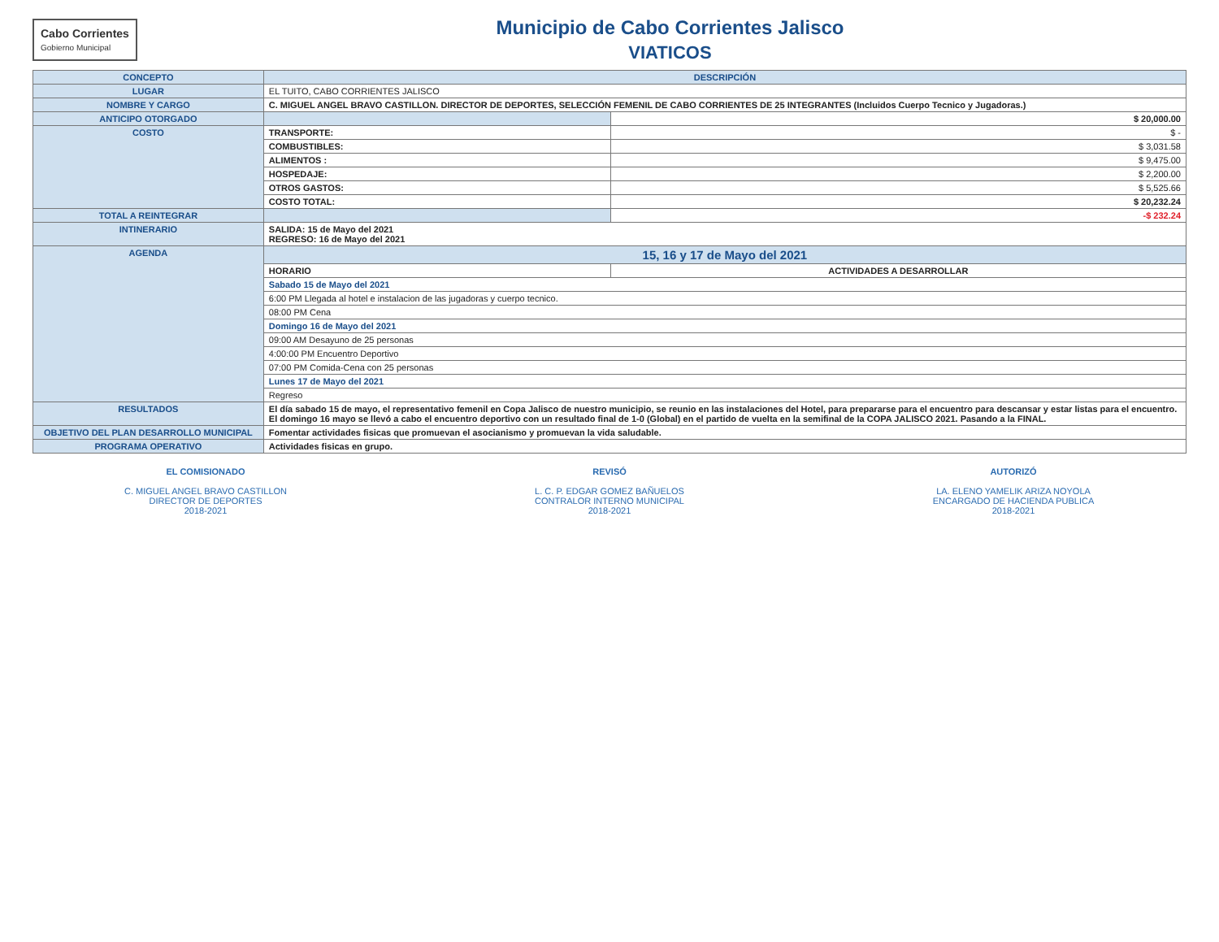Cabo Corrientes
Gobierno Municipal
Municipio de Cabo Corrientes Jalisco
VIATICOS
| CONCEPTO | DESCRIPCIÓN | | |
| --- | --- | --- | --- |
| LUGAR | EL TUITO, CABO CORRIENTES JALISCO | | |
| NOMBRE Y CARGO | C. MIGUEL ANGEL BRAVO CASTILLON. DIRECTOR DE DEPORTES, SELECCIÓN FEMENIL DE CABO CORRIENTES DE 25 INTEGRANTES (Incluidos Cuerpo Tecnico y Jugadoras.) | | |
| ANTICIPO OTORGADO | | | $ 20,000.00 |
| COSTO | TRANSPORTE: | | $ - |
| | COMBUSTIBLES: | | $ 3,031.58 |
| | ALIMENTOS : | | $ 9,475.00 |
| | HOSPEDAJE: | | $ 2,200.00 |
| | OTROS GASTOS: | | $ 5,525.66 |
| | COSTO TOTAL: | | $ 20,232.24 |
| TOTAL A REINTEGRAR | | | -$ 232.24 |
| INTINERARIO | SALIDA: 15 de Mayo del 2021 REGRESO: 16 de Mayo del 2021 | | |
| AGENDA | 15, 16 y 17 de Mayo del 2021 | | |
| | HORARIO | ACTIVIDADES A DESARROLLAR | |
| | Sabado 15 de Mayo del 2021 | | |
| | 6:00 PM Llegada al hotel e instalacion de las jugadoras y cuerpo tecnico. | | |
| | 08:00 PM Cena | | |
| | Domingo 16 de Mayo del 2021 | | |
| | 09:00 AM Desayuno de 25 personas | | |
| | 4:00:00 PM Encuentro Deportivo | | |
| | 07:00 PM Comida-Cena con 25 personas | | |
| | Lunes 17 de Mayo del 2021 | | |
| | Regreso | | |
| RESULTADOS | El día sabado 15 de mayo, el representativo femenil en Copa Jalisco de nuestro municipio, se reunio en las instalaciones del Hotel, para prepararse para el encuentro para descansar y estar listas para el encuentro. El domingo 16 mayo se llevó a cabo el encuentro deportivo con un resultado final de 1-0 (Global) en el partido de vuelta en la semifinal de la COPA JALISCO 2021. Pasando a la FINAL. | | |
| OBJETIVO DEL PLAN DESARROLLO MUNICIPAL | Fomentar actividades fisicas que promuevan el asocianismo y promuevan la vida saludable. | | |
| PROGRAMA OPERATIVO | Actividades fisicas en grupo. | | |
EL COMISIONADO
C. MIGUEL ANGEL BRAVO CASTILLON
DIRECTOR DE DEPORTES
2018-2021
REVISÓ
L. C. P. EDGAR GOMEZ BAÑUELOS
CONTRALOR INTERNO MUNICIPAL
2018-2021
AUTORIZÓ
LA. ELENO YAMELIK ARIZA NOYOLA
ENCARGADO DE HACIENDA PUBLICA
2018-2021